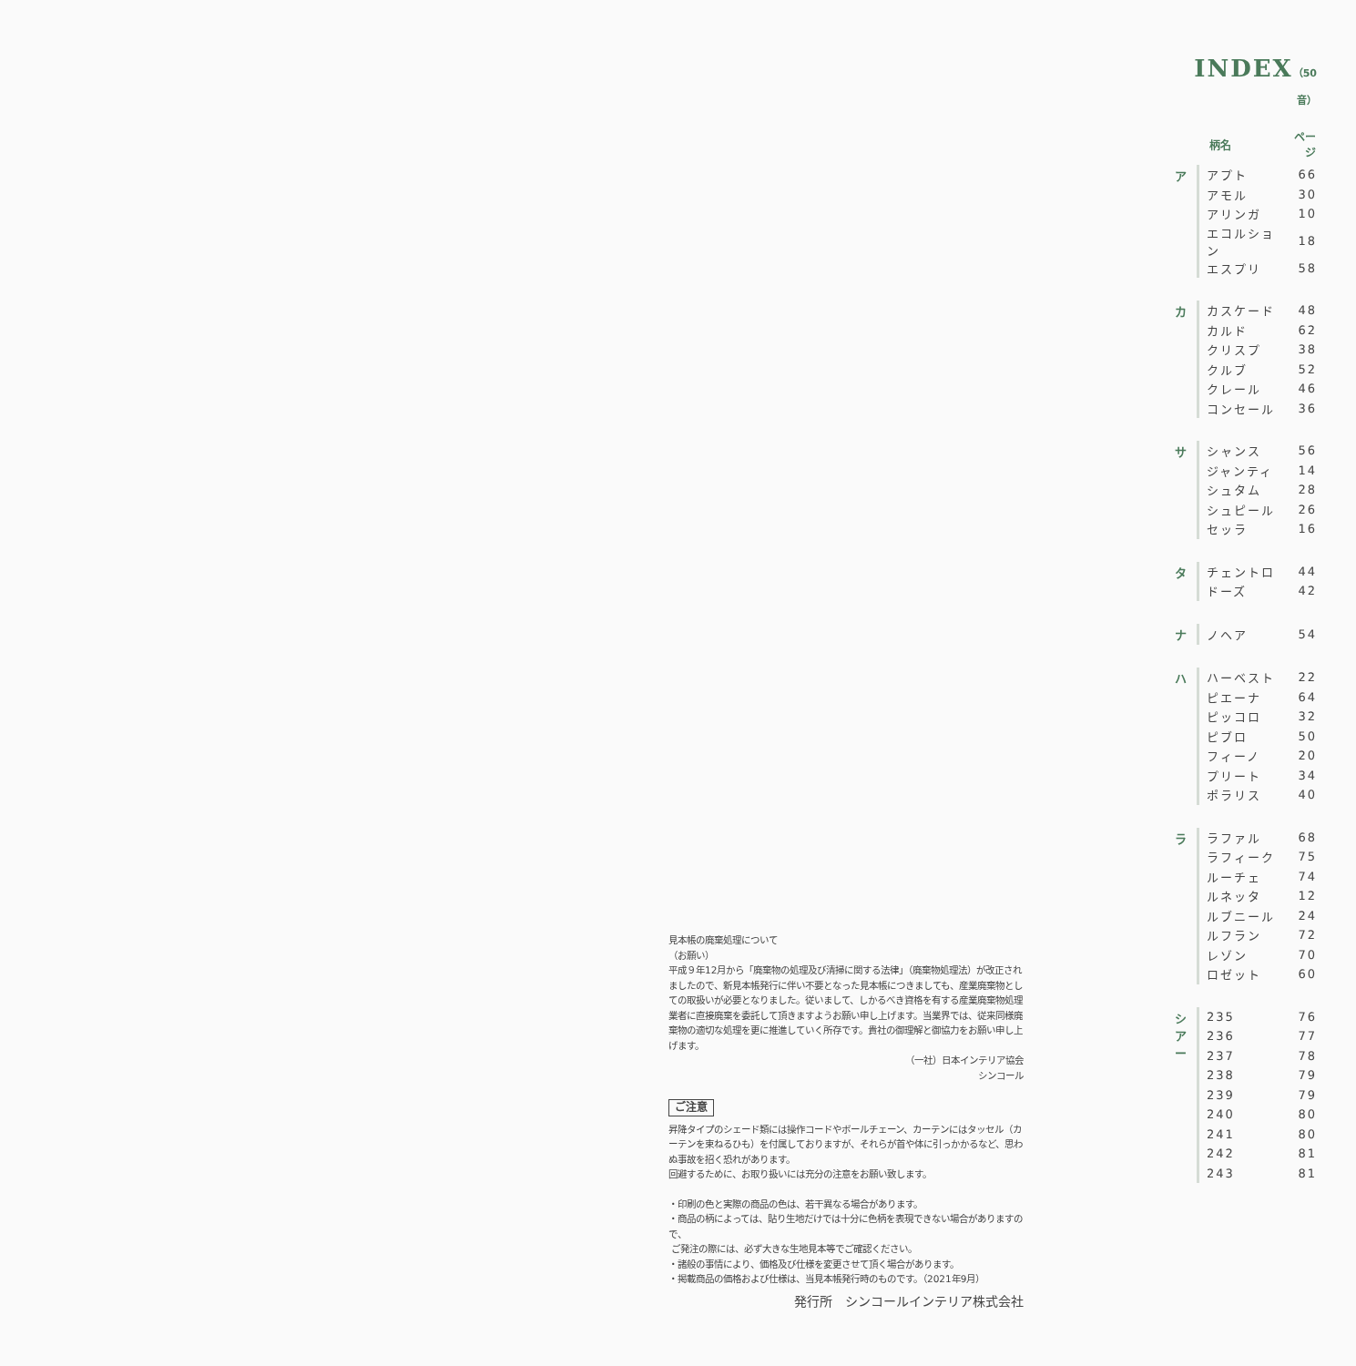INDEX（50音）
| | 柄名 | ページ |
| --- | --- | --- |
| ア | アプト | 66 |
| | アモル | 30 |
| | アリンガ | 10 |
| | エコルション | 18 |
| | エスプリ | 58 |
| カ | カスケード | 48 |
| | カルド | 62 |
| | クリスプ | 38 |
| | クルブ | 52 |
| | クレール | 46 |
| | コンセール | 36 |
| サ | シャンス | 56 |
| | ジャンティ | 14 |
| | シュタム | 28 |
| | シュピール | 26 |
| | セッラ | 16 |
| タ | チェントロ | 44 |
| | ドーズ | 42 |
| ナ | ノヘア | 54 |
| ハ | ハーベスト | 22 |
| | ピエーナ | 64 |
| | ピッコロ | 32 |
| | ピブロ | 50 |
| | フィーノ | 20 |
| | プリート | 34 |
| | ポラリス | 40 |
| ラ | ラファル | 68 |
| | ラフィーク | 75 |
| | ルーチェ | 74 |
| | ルネッタ | 12 |
| | ルブニール | 24 |
| | ルフラン | 72 |
| | レゾン | 70 |
| | ロゼット | 60 |
| シ ア ー | 235 | 76 |
| | 236 | 77 |
| | 237 | 78 |
| | 238 | 79 |
| | 239 | 79 |
| | 240 | 80 |
| | 241 | 80 |
| | 242 | 81 |
| | 243 | 81 |
見本帳の廃棄処理について
（お願い）
平成９年12月から「廃棄物の処理及び清掃に関する法律」（廃棄物処理法）が改正されましたので、新見本帳発行に伴い不要となった見本帳につきましても、産業廃棄物としての取扱いが必要となりました。従いまして、しかるべき資格を有する産業廃棄物処理業者に直接廃棄を委託して頂きますようお願い申し上げます。当業界では、従来同様廃棄物の適切な処理を更に推進していく所存です。貴社の御理解と御協力をお願い申し上げます。
（一社）日本インテリア協会
シンコール
ご注意
昇降タイプのシェード類には操作コードやボールチェーン、カーテンにはタッセル（カーテンを束ねるひも）を付属しておりますが、それらが首や体に引っかかるなど、思わぬ事故を招く恐れがあります。
回避するために、お取り扱いには充分の注意をお願い致します。
・印刷の色と実際の商品の色は、若干異なる場合があります。
・商品の柄によっては、貼り生地だけでは十分に色柄を表現できない場合がありますので、
ご発注の際には、必ず大きな生地見本等でご確認ください。
・諸般の事情により、価格及び仕様を変更させて頂く場合があります。
・掲載商品の価格および仕様は、当見本帳発行時のものです。（2021年9月）
発行所　シンコールインテリア株式会社